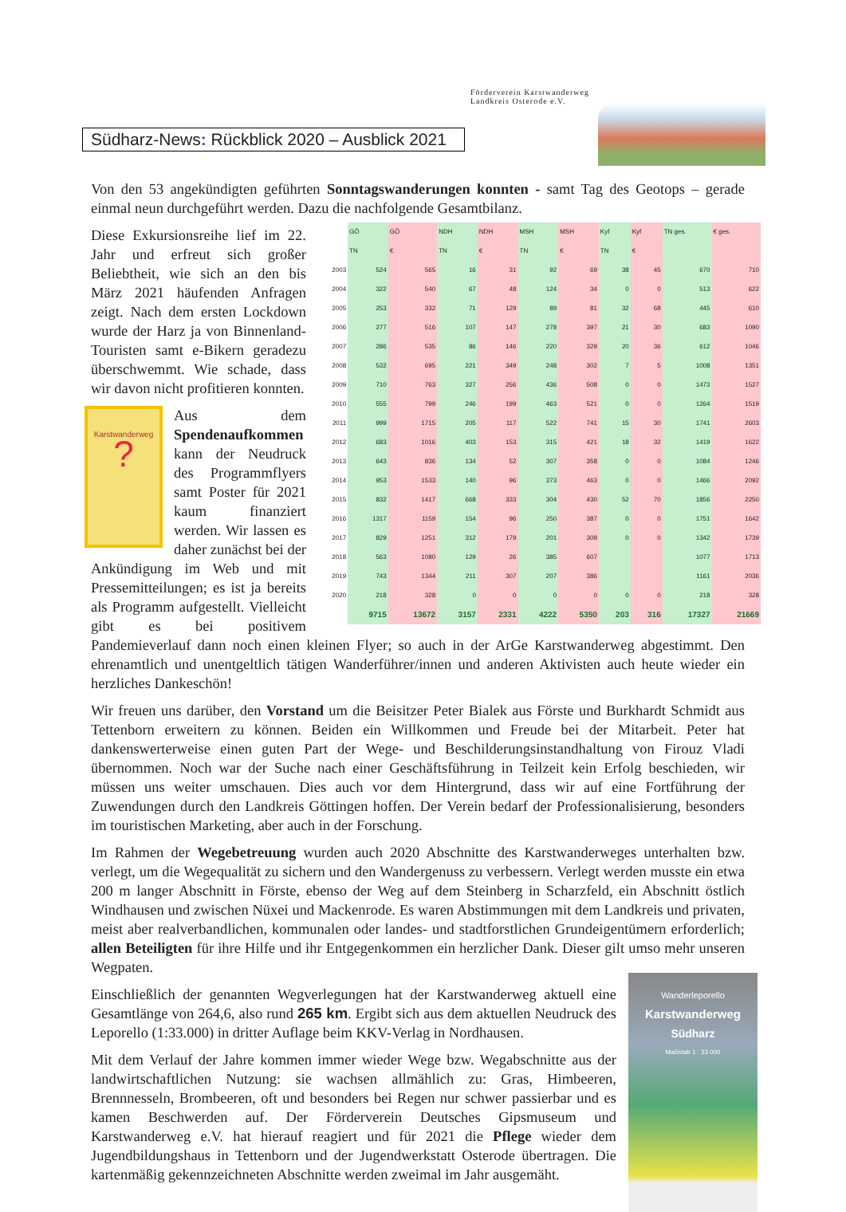Förderverein Karstwanderweg
Landkreis Osterode e.V.
Südharz-News: Rückblick 2020 – Ausblick 2021
Von den 53 angekündigten geführten Sonntagswanderungen konnten - samt Tag des Geotops – gerade einmal neun durchgeführt werden. Dazu die nachfolgende Gesamtbilanz.
| | GÖ | GÖ | NDH | NDH | MSH | MSH | Kyf | Kyf | TN ges. | € ges. |
| --- | --- | --- | --- | --- | --- | --- | --- | --- | --- | --- |
| | TN | € | TN | € | TN | € | TN | € | | |
| 2003 | 524 | 565 | 16 | 31 | 92 | 69 | 38 | 45 | 670 | 710 |
| 2004 | 322 | 540 | 67 | 48 | 124 | 34 | 0 | 0 | 513 | 622 |
| 2005 | 253 | 332 | 71 | 129 | 89 | 81 | 32 | 68 | 445 | 610 |
| 2006 | 277 | 516 | 107 | 147 | 278 | 397 | 21 | 30 | 683 | 1090 |
| 2007 | 286 | 535 | 86 | 146 | 220 | 329 | 20 | 36 | 612 | 1046 |
| 2008 | 532 | 695 | 221 | 349 | 248 | 302 | 7 | 5 | 1008 | 1351 |
| 2009 | 710 | 763 | 327 | 256 | 436 | 508 | 0 | 0 | 1473 | 1527 |
| 2010 | 555 | 799 | 246 | 199 | 463 | 521 | 0 | 0 | 1264 | 1519 |
| 2011 | 999 | 1715 | 205 | 117 | 522 | 741 | 15 | 30 | 1741 | 2603 |
| 2012 | 683 | 1016 | 403 | 153 | 315 | 421 | 18 | 32 | 1419 | 1622 |
| 2013 | 643 | 836 | 134 | 52 | 307 | 358 | 0 | 0 | 1084 | 1246 |
| 2014 | 953 | 1533 | 140 | 96 | 373 | 463 | 0 | 0 | 1466 | 2092 |
| 2015 | 832 | 1417 | 668 | 333 | 304 | 430 | 52 | 70 | 1856 | 2250 |
| 2016 | 1317 | 1159 | 154 | 96 | 250 | 387 | 0 | 0 | 1751 | 1642 |
| 2017 | 829 | 1251 | 312 | 179 | 201 | 309 | 0 | 0 | 1342 | 1739 |
| 2018 | 563 | 1080 | 129 | 26 | 385 | 607 | | | 1077 | 1713 |
| 2019 | 743 | 1344 | 211 | 307 | 207 | 386 | | | 1161 | 2036 |
| 2020 | 218 | 328 | 0 | 0 | 0 | 0 | 0 | 0 | 218 | 328 |
| | 9715 | 13672 | 3157 | 2331 | 4222 | 5350 | 203 | 316 | 17327 | 21669 |
Diese Exkursionsreihe lief im 22. Jahr und erfreut sich großer Beliebtheit, wie sich an den bis März 2021 häufenden Anfragen zeigt. Nach dem ersten Lockdown wurde der Harz ja von Binnenland-Touristen samt e-Bikern geradezu überschwemmt. Wie schade, dass wir davon nicht profitieren konnten.
Karstwanderweg
?
Aus dem Spendenaufkommen kann der Neudruck des Programmflyers samt Poster für 2021 kaum finanziert werden. Wir lassen es daher zunächst bei der Ankündigung im Web und mit Pressemitteilungen; es ist ja bereits als Programm aufgestellt. Vielleicht gibt es bei positivem Pandemieverlauf dann noch einen kleinen Flyer; so auch in der ArGe Karstwanderweg abgestimmt. Den ehrenamtlich und unentgeltlich tätigen Wanderführer/innen und anderen Aktivisten auch heute wieder ein herzliches Dankeschön!
Wir freuen uns darüber, den Vorstand um die Beisitzer Peter Bialek aus Förste und Burkhardt Schmidt aus Tettenborn erweitern zu können. Beiden ein Willkommen und Freude bei der Mitarbeit. Peter hat dankenswerterweise einen guten Part der Wege- und Beschilderungsinstandhaltung von Firouz Vladi übernommen. Noch war der Suche nach einer Geschäftsführung in Teilzeit kein Erfolg beschieden, wir müssen uns weiter umschauen. Dies auch vor dem Hintergrund, dass wir auf eine Fortführung der Zuwendungen durch den Landkreis Göttingen hoffen. Der Verein bedarf der Professionalisierung, besonders im touristischen Marketing, aber auch in der Forschung.
Im Rahmen der Wegebetreuung wurden auch 2020 Abschnitte des Karstwanderweges unterhalten bzw. verlegt, um die Wegequalität zu sichern und den Wandergenuss zu verbessern. Verlegt werden musste ein etwa 200 m langer Abschnitt in Förste, ebenso der Weg auf dem Steinberg in Scharzfeld, ein Abschnitt östlich Windhausen und zwischen Nüxei und Mackenrode. Es waren Abstimmungen mit dem Landkreis und privaten, meist aber realverbandlichen, kommunalen oder landes- und stadtforstlichen Grundeigentümern erforderlich; allen Beteiligten für ihre Hilfe und ihr Entgegenkommen ein herzlicher Dank. Dieser gilt umso mehr unseren Wegpaten.
Wanderleporello
Karstwanderweg
Südharz
Maßstab 1 : 33 000
Einschließlich der genannten Wegverlegungen hat der Karstwanderweg aktuell eine Gesamtlänge von 264,6, also rund 265 km. Ergibt sich aus dem aktuellen Neudruck des Leporello (1:33.000) in dritter Auflage beim KKV-Verlag in Nordhausen.
Mit dem Verlauf der Jahre kommen immer wieder Wege bzw. Wegabschnitte aus der landwirtschaftlichen Nutzung: sie wachsen allmählich zu: Gras, Himbeeren, Brennnesseln, Brombeeren, oft und besonders bei Regen nur schwer passierbar und es kamen Beschwerden auf. Der Förderverein Deutsches Gipsmuseum und Karstwanderweg e.V. hat hierauf reagiert und für 2021 die Pflege wieder dem Jugendbildungshaus in Tettenborn und der Jugendwerkstatt Osterode übertragen. Die kartenmäßig gekennzeichneten Abschnitte werden zweimal im Jahr ausgemäht.